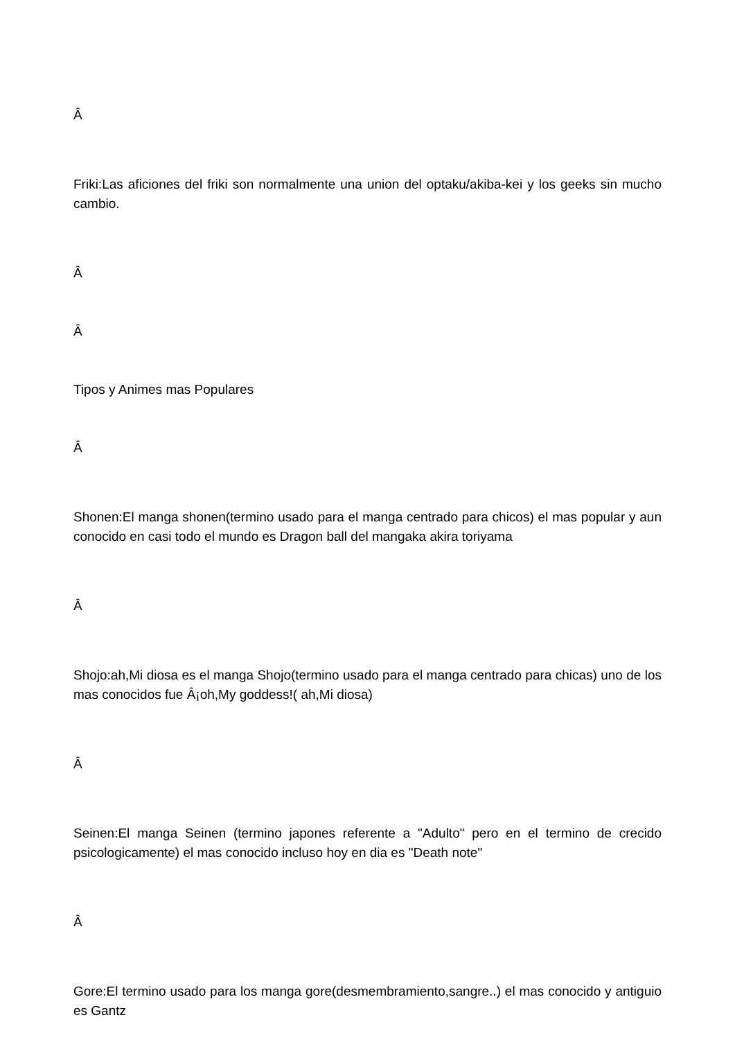Â
Friki:Las aficiones del friki son normalmente una union del optaku/akiba-kei y los geeks sin mucho cambio.
Â
Â
Tipos y Animes mas Populares
Â
Shonen:El manga shonen(termino usado para el manga centrado para chicos) el mas popular y aun conocido en casi todo el mundo es Dragon ball del mangaka akira toriyama
Â
Shojo:ah,Mi diosa es el manga Shojo(termino usado para el manga centrado para chicas) uno de los mas conocidos fue Â¡oh,My goddess!( ah,Mi diosa)
Â
Seinen:El manga Seinen (termino japones referente a "Adulto" pero en el termino de crecido psicologicamente) el mas conocido incluso hoy en dia es "Death note"
Â
Gore:El termino usado para los manga gore(desmembramiento,sangre..) el mas conocido y antiguio es Gantz